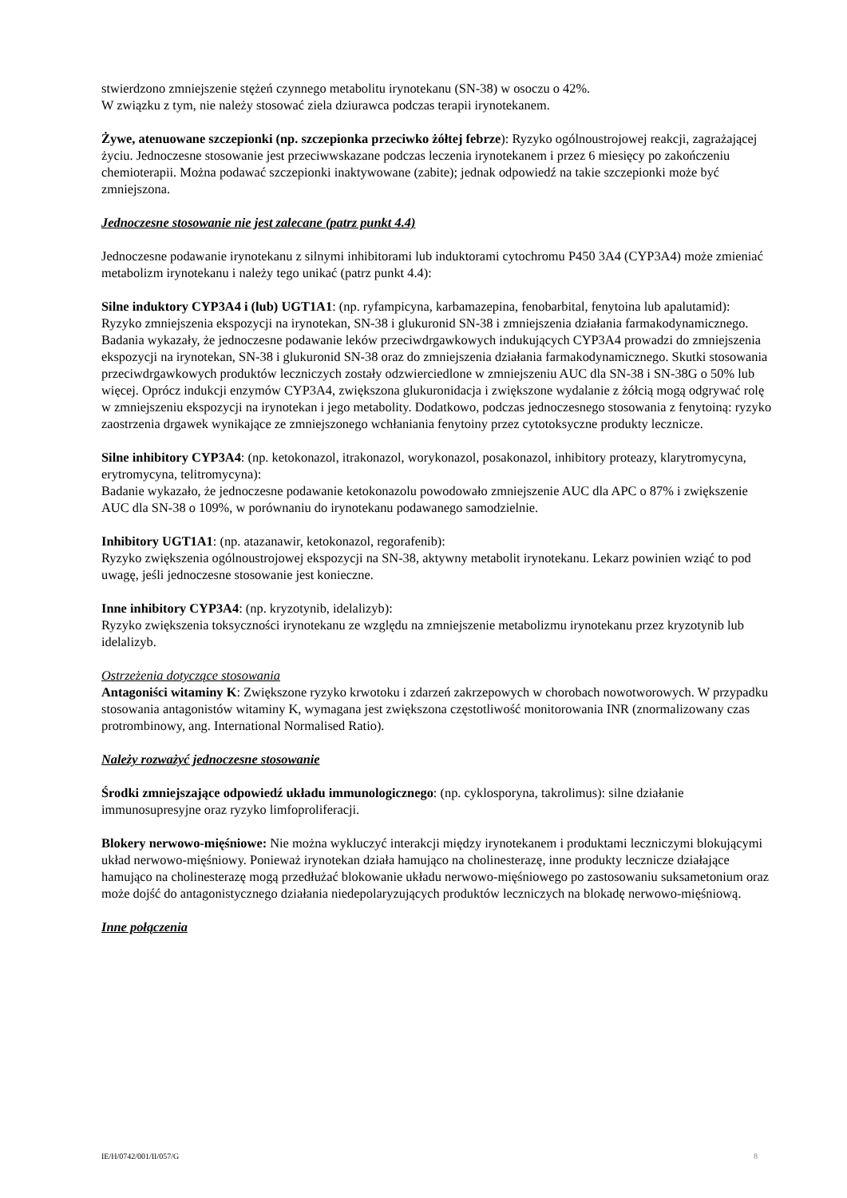stwierdzono zmniejszenie stężeń czynnego metabolitu irynotekanu (SN-38) w osoczu o 42%.
W związku z tym, nie należy stosować ziela dziurawca podczas terapii irynotekanem.
Żywe, atenuowane szczepionki (np. szczepionka przeciwko żółtej febrze): Ryzyko ogólnoustrojowej reakcji, zagrażającej życiu. Jednoczesne stosowanie jest przeciwwskazane podczas leczenia irynotekanem i przez 6 miesięcy po zakończeniu chemioterapii. Można podawać szczepionki inaktywowane (zabite); jednak odpowiedź na takie szczepionki może być zmniejszona.
Jednoczesne stosowanie nie jest zalecane (patrz punkt 4.4)
Jednoczesne podawanie irynotekanu z silnymi inhibitorami lub induktorami cytochromu P450 3A4 (CYP3A4) może zmieniać metabolizm irynotekanu i należy tego unikać (patrz punkt 4.4):
Silne induktory CYP3A4 i (lub) UGT1A1: (np. ryfampicyna, karbamazepina, fenobarbital, fenytoina lub apalutamid):
Ryzyko zmniejszenia ekspozycji na irynotekan, SN-38 i glukuronid SN-38 i zmniejszenia działania farmakodynamicznego. Badania wykazały, że jednoczesne podawanie leków przeciwdrgawkowych indukujących CYP3A4 prowadzi do zmniejszenia ekspozycji na irynotekan, SN-38 i glukuronid SN-38 oraz do zmniejszenia działania farmakodynamicznego. Skutki stosowania przeciwdrgawkowych produktów leczniczych zostały odzwierciedlone w zmniejszeniu AUC dla SN-38 i SN-38G o 50% lub więcej. Oprócz indukcji enzymów CYP3A4, zwiększona glukuronidacja i zwiększone wydalanie z żółcią mogą odgrywać rolę w zmniejszeniu ekspozycji na irynotekan i jego metabolity. Dodatkowo, podczas jednoczesnego stosowania z fenytoiną: ryzyko zaostrzenia drgawek wynikające ze zmniejszonego wchłaniania fenytoiny przez cytotoksyczne produkty lecznicze.
Silne inhibitory CYP3A4: (np. ketokonazol, itrakonazol, worykonazol, posakonazol, inhibitory proteazy, klarytromycyna, erytromycyna, telitromycyna):
Badanie wykazało, że jednoczesne podawanie ketokonazolu powodowało zmniejszenie AUC dla APC o 87% i zwiększenie AUC dla SN-38 o 109%, w porównaniu do irynotekanu podawanego samodzielnie.
Inhibitory UGT1A1: (np. atazanawir, ketokonazol, regorafenib):
Ryzyko zwiększenia ogólnoustrojowej ekspozycji na SN-38, aktywny metabolit irynotekanu. Lekarz powinien wziąć to pod uwagę, jeśli jednoczesne stosowanie jest konieczne.
Inne inhibitory CYP3A4: (np. kryzotynib, idelalizyb):
Ryzyko zwiększenia toksyczności irynotekanu ze względu na zmniejszenie metabolizmu irynotekanu przez kryzotynib lub idelalizyb.
Ostrzeżenia dotyczące stosowania
Antagoniści witaminy K: Zwiększone ryzyko krwotoku i zdarzeń zakrzepowych w chorobach nowotworowych. W przypadku stosowania antagonistów witaminy K, wymagana jest zwiększona częstotliwość monitorowania INR (znormalizowany czas protrombinowy, ang. International Normalised Ratio).
Należy rozważyć jednoczesne stosowanie
Środki zmniejszające odpowiedź układu immunologicznego: (np. cyklosporyna, takrolimus): silne działanie immunosupresyjne oraz ryzyko limfoproliferacji.
Blokery nerwowo-mięśniowe: Nie można wykluczyć interakcji między irynotekanem i produktami leczniczymi blokującymi układ nerwowo-mięśniowy. Ponieważ irynotekan działa hamująco na cholinesterazę, inne produkty lecznicze działające hamująco na cholinesterazę mogą przedłużać blokowanie układu nerwowo-mięśniowego po zastosowaniu suksametonium oraz może dojść do antagonistycznego działania niedepolaryzujących produktów leczniczych na blokadę nerwowo-mięśniową.
Inne połączenia
IE/H/0742/001/II/057/G 8